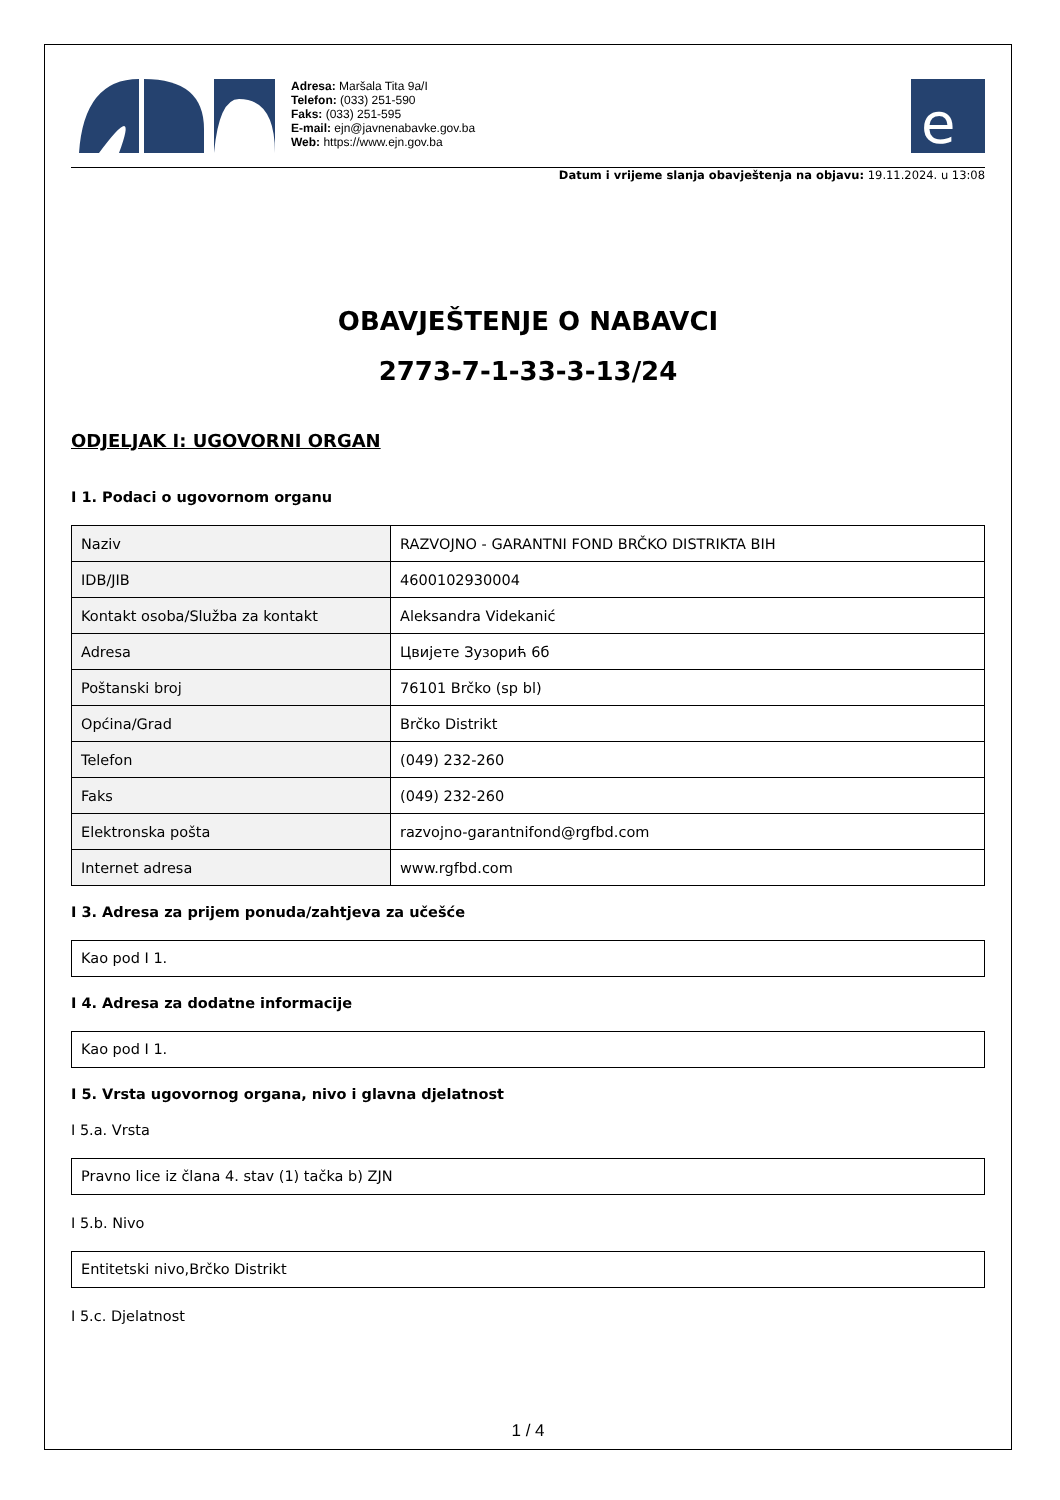Adresa: Maršala Tita 9a/I
Telefon: (033) 251-590
Faks: (033) 251-595
E-mail: ejn@javnenabavke.gov.ba
Web: https://www.ejn.gov.ba
e
Datum i vrijeme slanja obavještenja na objavu: 19.11.2024. u 13:08
OBAVJEŠTENJE O NABAVCI
2773-7-1-33-3-13/24
ODJELJAK I: UGOVORNI ORGAN
I 1. Podaci o ugovornom organu
| Naziv | RAZVOJNO - GARANTNI FOND BRČKO DISTRIKTA BIH |
| IDB/JIB | 4600102930004 |
| Kontakt osoba/Služba za kontakt | Aleksandra Videkanić |
| Adresa | Цвијете Зузорић 6б |
| Poštanski broj | 76101 Brčko (sp bl) |
| Općina/Grad | Brčko Distrikt |
| Telefon | (049) 232-260 |
| Faks | (049) 232-260 |
| Elektronska pošta | razvojno-garantnifond@rgfbd.com |
| Internet adresa | www.rgfbd.com |
I 3. Adresa za prijem ponuda/zahtjeva za učešće
Kao pod I 1.
I 4. Adresa za dodatne informacije
Kao pod I 1.
I 5. Vrsta ugovornog organa, nivo i glavna djelatnost
I 5.a. Vrsta
Pravno lice iz člana 4. stav (1) tačka b) ZJN
I 5.b. Nivo
Entitetski nivo,Brčko Distrikt
I 5.c. Djelatnost
1 / 4